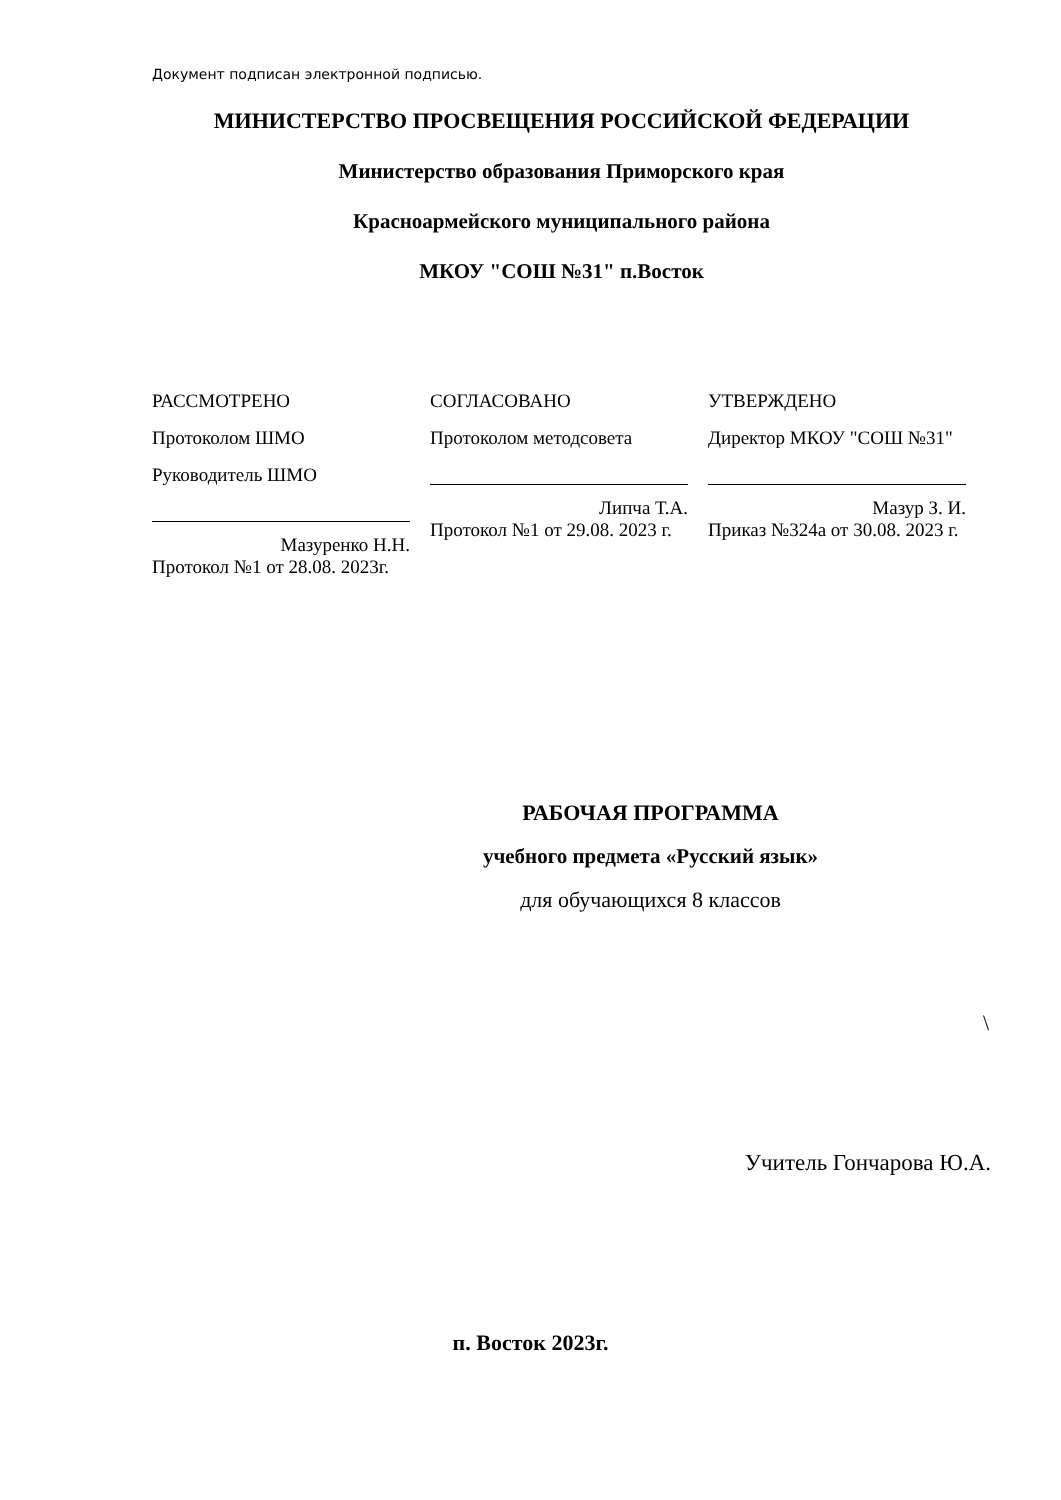Документ подписан электронной подписью.
МИНИСТЕРСТВО ПРОСВЕЩЕНИЯ РОССИЙСКОЙ ФЕДЕРАЦИИ
Министерство образования Приморского края
Красноармейского муниципального района
МКОУ "СОШ №31" п.Восток
РАССМОТРЕНО
Протоколом ШМО
Руководитель ШМО
Мазуренко Н.Н.
Протокол №1 от 28.08. 2023г.
СОГЛАСОВАНО
Протоколом методсовета
Липча Т.А.
Протокол №1 от 29.08. 2023 г.
УТВЕРЖДЕНО
Директор МКОУ "СОШ №31"
Мазур З. И.
Приказ №324а от 30.08. 2023 г.
РАБОЧАЯ ПРОГРАММА
учебного предмета «Русский язык»
для обучающихся 8 классов
\
Учитель Гончарова Ю.А.
п. Восток 2023г.